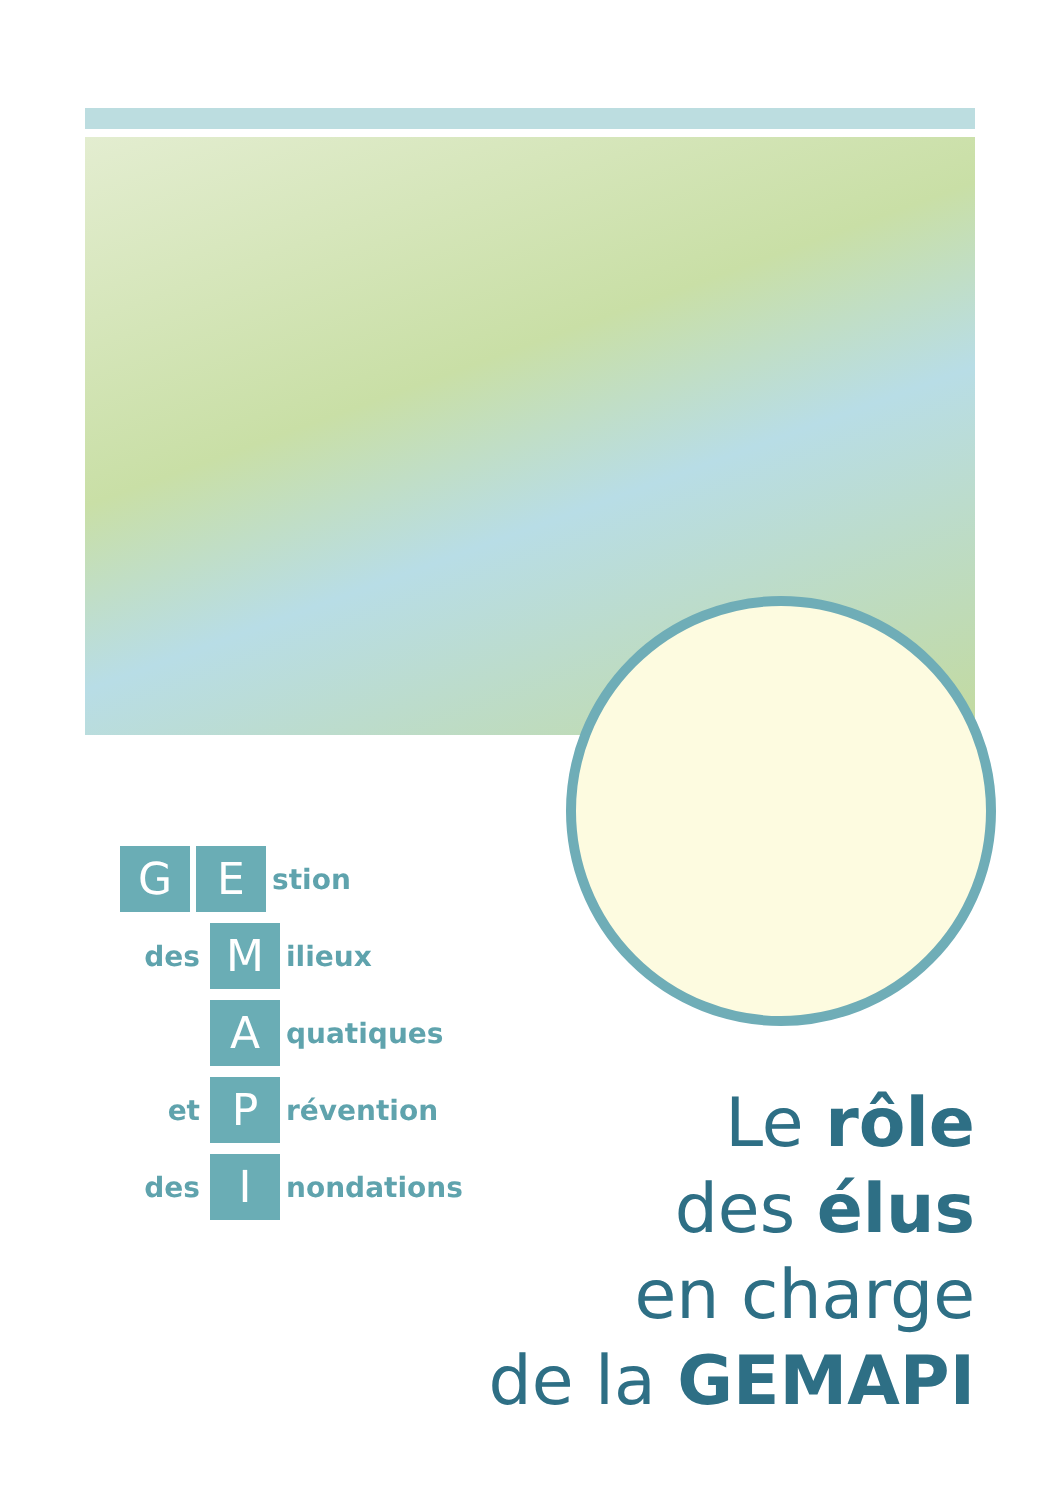G E stion
des M ilieux
Aquatiques
et P révention
des I nondations
Le rôle
des élus
en charge
de la GEMAPI